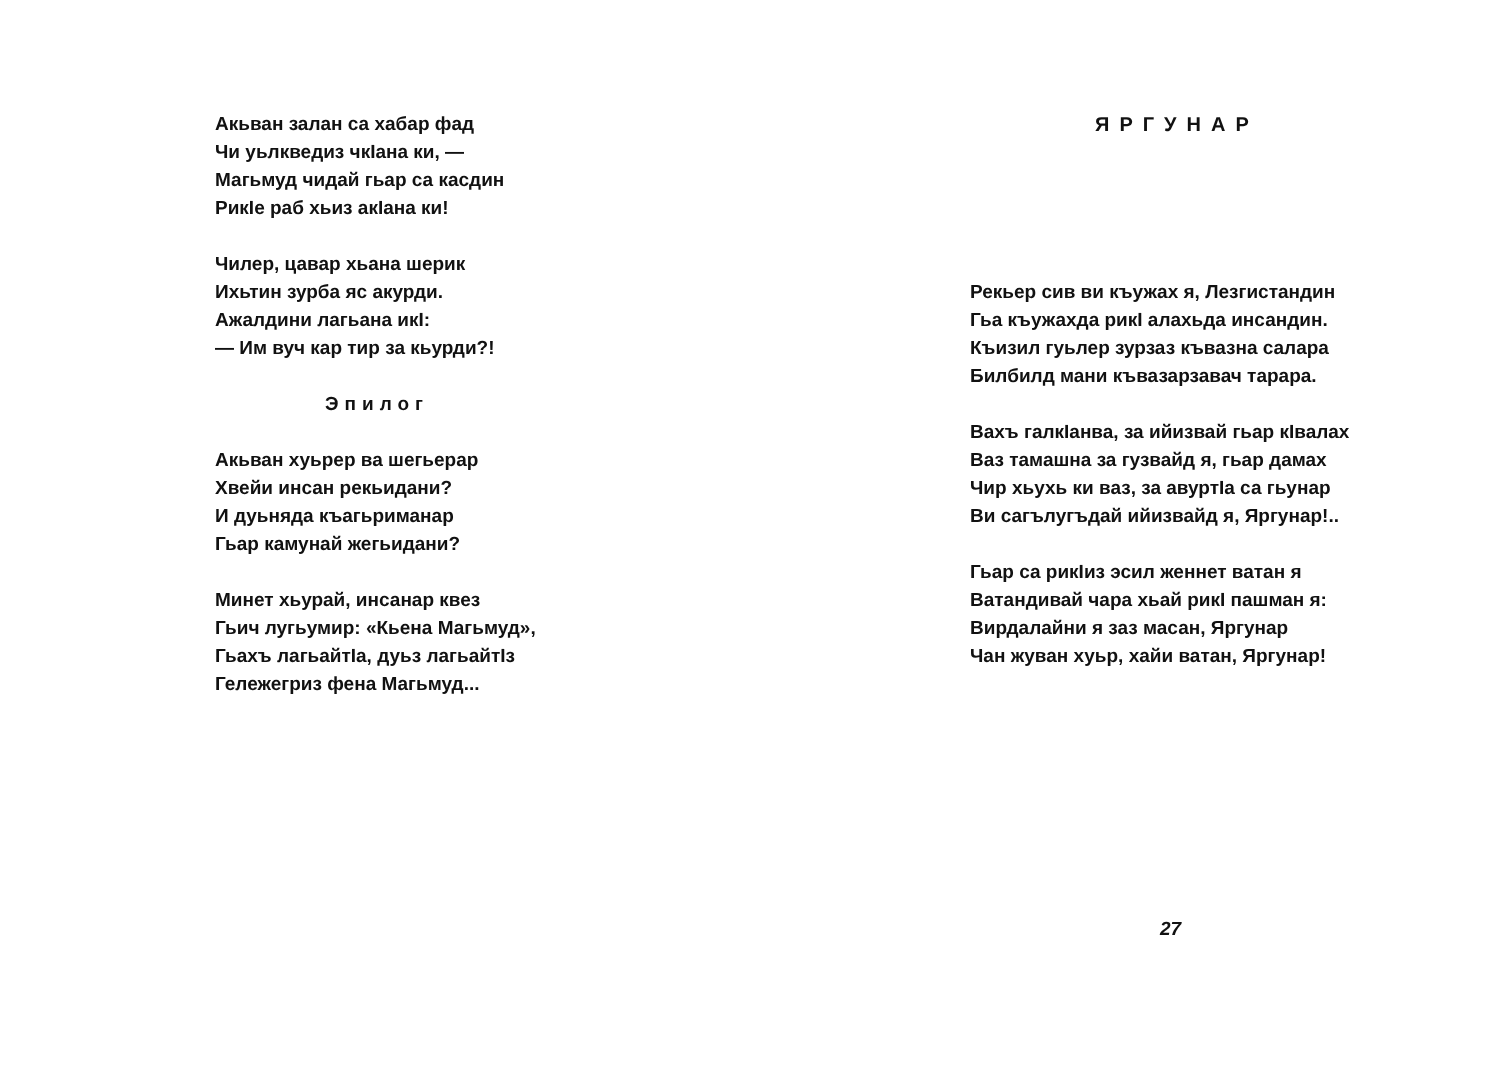Акьван залан са хабар фад
Чи уьлкведиз чкIана ки, —
Магьмуд чидай гьар са касдин
РикIе раб хьиз акIана ки!
Чилер, цавар хьана шерик
Ихьтин зурба яс акурди.
Ажалдини лагьана икI:
— Им вуч кар тир за кьурди?!
Эпилог
Акьван хуьрер ва шегьерар
Хвейи инсан рекьидани?
И дуьняда къагьриманар
Гьар камунай жегьидани?
Минет хьурай, инсанар квез
Гьич лугьумир: «Кьена Магьмуд»,
Гьахъ лагьайтIа, дуьз лагьайтIз
Гележегриз фена Магьмуд...
ЯРГУНАР
Рекьер сив ви къужах я, Лезгистандин
Гьа къужахда рикI алахьда инсандин.
Къизил гуьлер зурзаз къвазна салара
Билбилд мани къвазарзавач тарара.
Вахъ галкIанва, за ийизвай гьар кIвалах
Ваз тамашна за гузвайд я, гьар дамах
Чир хьухь ки ваз, за авуртIа са гьунар
Ви сагълугъдай ийизвайд я, Яргунар!..
Гьар са рикIиз эсил женнет ватан я
Ватандивай чара хьай рикI пашман я:
Вирдалайни я заз масан, Яргунар
Чан жуван хуьр, хайи ватан, Яргунар!
27